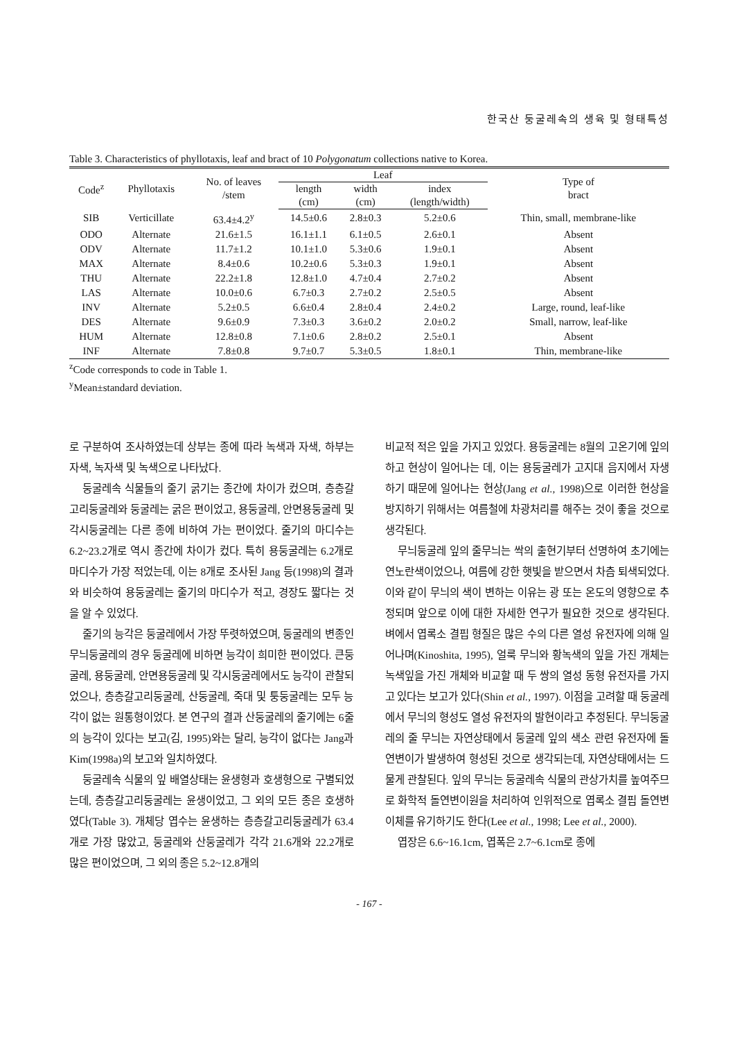한국산 둥굴레속의 생육 및 형태특성
Table 3. Characteristics of phyllotaxis, leaf and bract of 10 Polygonatum collections native to Korea.
| Code<sup>z</sup> | Phyllotaxis | No. of leaves /stem | Leaf | | | Type of bract |
| --- | --- | --- | --- | --- | --- | --- |
| | | | length (cm) | width (cm) | index (length/width) | |
| SIB | Verticillate | 63.4±4.2<sup>y</sup> | 14.5±0.6 | 2.8±0.3 | 5.2±0.6 | Thin, small, membrane-like |
| ODO | Alternate | 21.6±1.5 | 16.1±1.1 | 6.1±0.5 | 2.6±0.1 | Absent |
| ODV | Alternate | 11.7±1.2 | 10.1±1.0 | 5.3±0.6 | 1.9±0.1 | Absent |
| MAX | Alternate | 8.4±0.6 | 10.2±0.6 | 5.3±0.3 | 1.9±0.1 | Absent |
| THU | Alternate | 22.2±1.8 | 12.8±1.0 | 4.7±0.4 | 2.7±0.2 | Absent |
| LAS | Alternate | 10.0±0.6 | 6.7±0.3 | 2.7±0.2 | 2.5±0.5 | Absent |
| INV | Alternate | 5.2±0.5 | 6.6±0.4 | 2.8±0.4 | 2.4±0.2 | Large, round, leaf-like |
| DES | Alternate | 9.6±0.9 | 7.3±0.3 | 3.6±0.2 | 2.0±0.2 | Small, narrow, leaf-like |
| HUM | Alternate | 12.8±0.8 | 7.1±0.6 | 2.8±0.2 | 2.5±0.1 | Absent |
| INF | Alternate | 7.8±0.8 | 9.7±0.7 | 5.3±0.5 | 1.8±0.1 | Thin, membrane-like |
<sup>z</sup> Code corresponds to code in Table 1.
<sup>y</sup> Mean±standard deviation.
로 구분하여 조사하였는데 상부는 종에 따라 녹색과 자색, 하부는 자색, 녹자색 및 녹색으로 나타났다.
둥굴레속 식물들의 줄기 굵기는 종간에 차이가 컸으며, 층층갈고리둥굴레와 둥굴레는 굵은 편이었고, 용둥굴레, 안면용둥굴레 및 각시둥굴레는 다른 종에 비하여 가는 편이었다. 줄기의 마디수는 6.2~23.2개로 역시 종간에 차이가 컸다. 특히 용둥굴레는 6.2개로 마디수가 가장 적었는데, 이는 8개로 조사된 Jang 등(1998)의 결과와 비슷하여 용둥굴레는 줄기의 마디수가 적고, 경장도 짧다는 것을 알 수 있었다.
줄기의 능각은 둥굴레에서 가장 뚜렷하였으며, 둥굴레의 변종인 무늬둥굴레의 경우 둥굴레에 비하면 능각이 희미한 편이었다. 큰둥굴레, 용둥굴레, 안면용둥굴레 및 각시둥굴레에서도 능각이 관찰되었으나, 층층갈고리둥굴레, 산둥굴레, 죽대 및 퉁둥굴레는 모두 능각이 없는 원통형이었다. 본 연구의 결과 산둥굴레의 줄기에는 6줄의 능각이 있다는 보고(김, 1995)와는 달리, 능각이 없다는 Jang과 Kim(1998a)의 보고와 일치하였다.
둥굴레속 식물의 잎 배열상태는 윤생형과 호생형으로 구별되었는데, 층층갈고리둥굴레는 윤생이었고, 그 외의 모든 종은 호생하였다(Table 3). 개체당 엽수는 윤생하는 층층갈고리둥굴레가 63.4개로 가장 많았고, 둥굴레와 산둥굴레가 각각 21.6개와 22.2개로 많은 편이었으며, 그 외의 종은 5.2~12.8개의
비교적 적은 잎을 가지고 있었다. 용둥굴레는 8월의 고온기에 잎의 하고 현상이 일어나는 데, 이는 용둥굴레가 고지대 음지에서 자생하기 때문에 일어나는 현상(Jang et al., 1998)으로 이러한 현상을 방지하기 위해서는 여름철에 차광처리를 해주는 것이 좋을 것으로 생각된다.
무늬둥굴레 잎의 줄무늬는 싹의 출현기부터 선명하여 초기에는 연노란색이었으나, 여름에 강한 햇빛을 받으면서 차츰 퇴색되었다. 이와 같이 무늬의 색이 변하는 이유는 광 또는 온도의 영향으로 추정되며 앞으로 이에 대한 자세한 연구가 필요한 것으로 생각된다. 벼에서 엽록소 결핍 형질은 많은 수의 다른 열성 유전자에 의해 일어나며(Kinoshita, 1995), 얼룩 무늬와 황녹색의 잎을 가진 개체는 녹색잎을 가진 개체와 비교할 때 두 쌍의 열성 동형 유전자를 가지고 있다는 보고가 있다(Shin et al., 1997). 이점을 고려할 때 둥굴레에서 무늬의 형성도 열성 유전자의 발현이라고 추정된다. 무늬둥굴레의 줄 무늬는 자연상태에서 둥굴레 잎의 색소 관련 유전자에 돌연변이가 발생하여 형성된 것으로 생각되는데, 자연상태에서는 드물게 관찰된다. 잎의 무늬는 둥굴레속 식물의 관상가치를 높여주므로 화학적 돌연변이원을 처리하여 인위적으로 엽록소 결핍 돌연변이체를 유기하기도 한다(Lee et al., 1998; Lee et al., 2000).
엽장은 6.6~16.1cm, 엽폭은 2.7~6.1cm로 종에
- 167 -